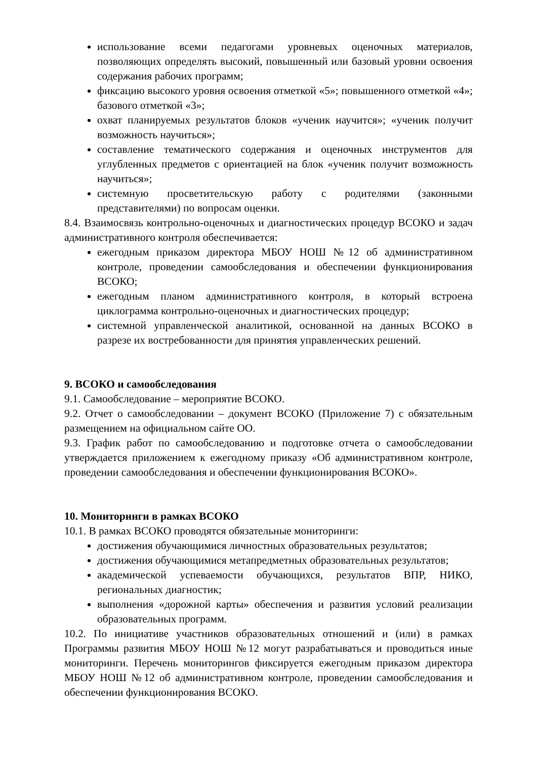использование всеми педагогами уровневых оценочных материалов, позволяющих определять высокий, повышенный или базовый уровни освоения содержания рабочих программ;
фиксацию высокого уровня освоения отметкой «5»; повышенного отметкой «4»; базового отметкой «3»;
охват планируемых результатов блоков «ученик научится»; «ученик получит возможность научиться»;
составление тематического содержания и оценочных инструментов для углубленных предметов с ориентацией на блок «ученик получит возможность научиться»;
системную просветительскую работу с родителями (законными представителями) по вопросам оценки.
8.4. Взаимосвязь контрольно-оценочных и диагностических процедур ВСОКО и задач административного контроля обеспечивается:
ежегодным приказом директора МБОУ НОШ №12 об административном контроле, проведении самообследования и обеспечении функционирования ВСОКО;
ежегодным планом административного контроля, в который встроена циклограмма контрольно-оценочных и диагностических процедур;
системной управленческой аналитикой, основанной на данных ВСОКО в разрезе их востребованности для принятия управленческих решений.
9. ВСОКО и самообследования
9.1. Самообследование – мероприятие ВСОКО.
9.2. Отчет о самообследовании – документ ВСОКО (Приложение 7) с обязательным размещением на официальном сайте ОО.
9.3. График работ по самообследованию и подготовке отчета о самообследовании утверждается приложением к ежегодному приказу «Об административном контроле, проведении самообследования и обеспечении функционирования ВСОКО».
10. Мониторинги в рамках ВСОКО
10.1. В рамках ВСОКО проводятся обязательные мониторинги:
достижения обучающимися личностных образовательных результатов;
достижения обучающимися метапредметных образовательных результатов;
академической успеваемости обучающихся, результатов ВПР, НИКО, региональных диагностик;
выполнения «дорожной карты» обеспечения и развития условий реализации образовательных программ.
10.2. По инициативе участников образовательных отношений и (или) в рамках Программы развития МБОУ НОШ №12 могут разрабатываться и проводиться иные мониторинги. Перечень мониторингов фиксируется ежегодным приказом директора МБОУ НОШ №12 об административном контроле, проведении самообследования и обеспечении функционирования ВСОКО.